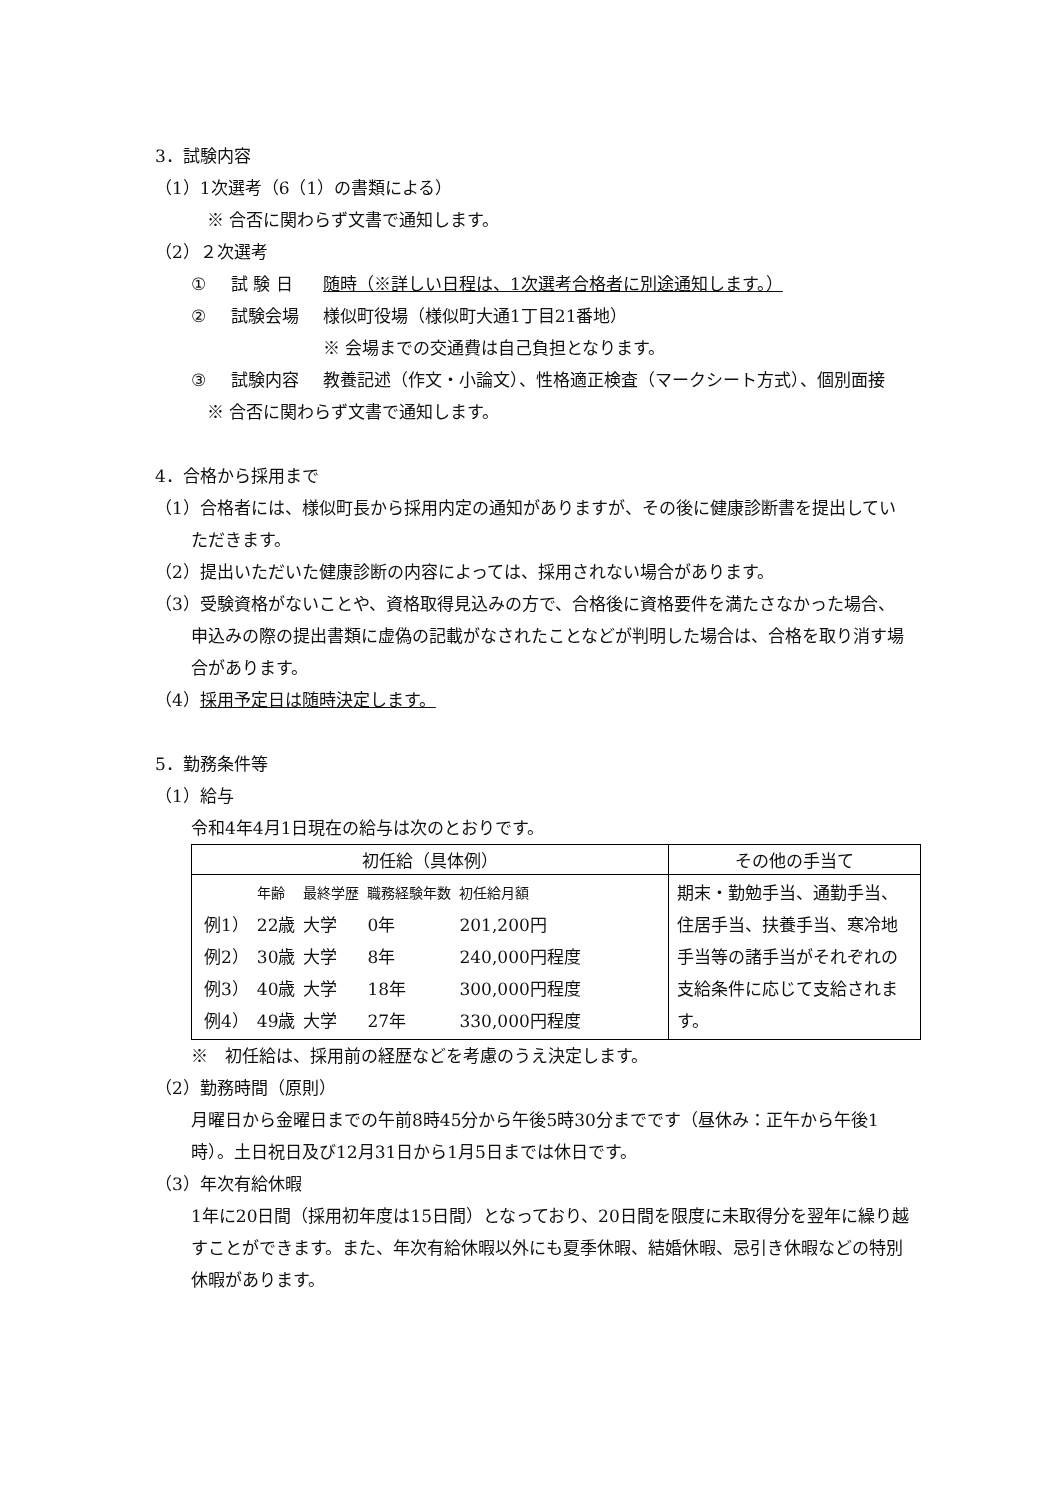3．試験内容
（1）1次選考（6（1）の書類による）
※ 合否に関わらず文書で通知します。
（2）２次選考
① 試 験 日 随時（※詳しい日程は、1次選考合格者に別途通知します。）
② 試験会場 様似町役場（様似町大通1丁目21番地）
※ 会場までの交通費は自己負担となります。
③ 試験内容 教養記述（作文・小論文）、性格適正検査（マークシート方式）、個別面接
※ 合否に関わらず文書で通知します。
4．合格から採用まで
（1）合格者には、様似町長から採用内定の通知がありますが、その後に健康診断書を提出していただきます。
（2）提出いただいた健康診断の内容によっては、採用されない場合があります。
（3）受験資格がないことや、資格取得見込みの方で、合格後に資格要件を満たさなかった場合、申込みの際の提出書類に虚偽の記載がなされたことなどが判明した場合は、合格を取り消す場合があります。
（4）採用予定日は随時決定します。
5．勤務条件等
（1）給与
令和4年4月1日現在の給与は次のとおりです。
| 初任給（具体例） | その他の手当て |
| --- | --- |
| / / 年齢 / 最終学歴 / 職務経験年数 / 初任給月額 / / 例1） / 22歳 / 大学 / 0年 / 201,200円 / / 例2） / 30歳 / 大学 / 8年 / 240,000円程度 / / 例3） / 40歳 / 大学 / 18年 / 300,000円程度 / / 例4） / 49歳 / 大学 / 27年 / 330,000円程度 / | 期末・勤勉手当、通勤手当、住居手当、扶養手当、寒冷地手当等の諸手当がそれぞれの支給条件に応じて支給されます。 |
※　初任給は、採用前の経歴などを考慮のうえ決定します。
（2）勤務時間（原則）
月曜日から金曜日までの午前8時45分から午後5時30分までです（昼休み：正午から午後1時）。土日祝日及び12月31日から1月5日までは休日です。
（3）年次有給休暇
1年に20日間（採用初年度は15日間）となっており、20日間を限度に未取得分を翌年に繰り越すことができます。また、年次有給休暇以外にも夏季休暇、結婚休暇、忌引き休暇などの特別休暇があります。